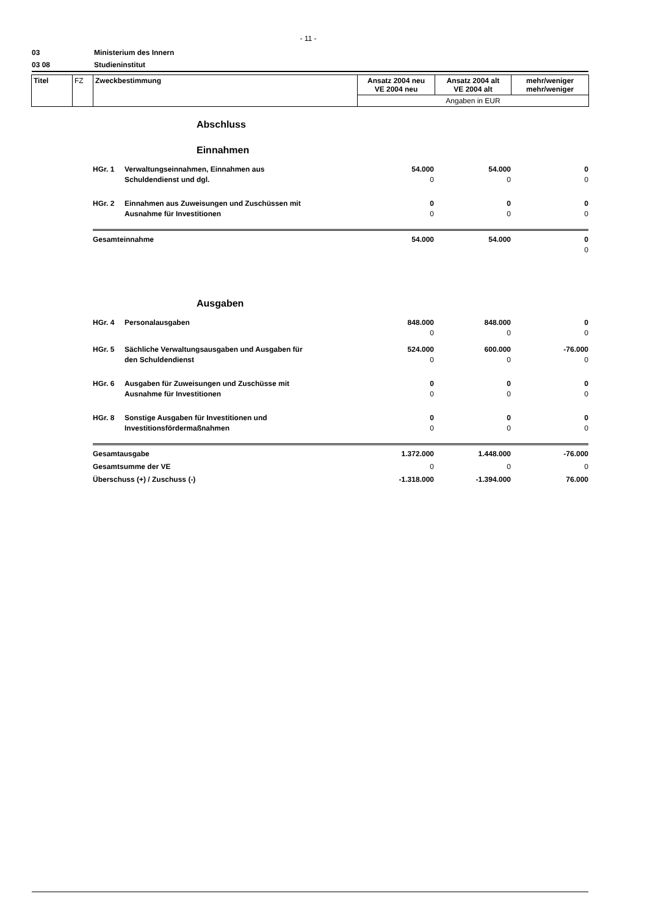- 11 -
03 Ministerium des Innern
03 08 Studieninstitut
| Titel | FZ | Zweckbestimmung | Ansatz 2004 neu VE 2004 neu | Ansatz 2004 alt VE 2004 alt | mehr/weniger mehr/weniger |
| | | | Angaben in EUR | | |
Abschluss
Einnahmen
| HGr. 1 | Verwaltungseinnahmen, Einnahmen aus Schuldendienst und dgl. | 54.000 0 | 54.000 0 | 0 0 |
| HGr. 2 | Einnahmen aus Zuweisungen und Zuschüssen mit Ausnahme für Investitionen | 0 0 | 0 0 | 0 0 |
| Gesamteinnahme | | 54.000 | 54.000 | 0 0 |
Ausgaben
| HGr. 4 | Personalausgaben | 848.000 0 | 848.000 0 | 0 0 |
| HGr. 5 | Sächliche Verwaltungsausgaben und Ausgaben für den Schuldendienst | 524.000 0 | 600.000 0 | -76.000 0 |
| HGr. 6 | Ausgaben für Zuweisungen und Zuschüsse mit Ausnahme für Investitionen | 0 0 | 0 0 | 0 0 |
| HGr. 8 | Sonstige Ausgaben für Investitionen und Investitionsfördermaßnahmen | 0 0 | 0 0 | 0 0 |
| Gesamtausgabe | | 1.372.000 | 1.448.000 | -76.000 |
| Gesamtsumme der VE | | 0 | 0 | 0 |
| Überschuss (+) / Zuschuss (-) | | -1.318.000 | -1.394.000 | 76.000 |